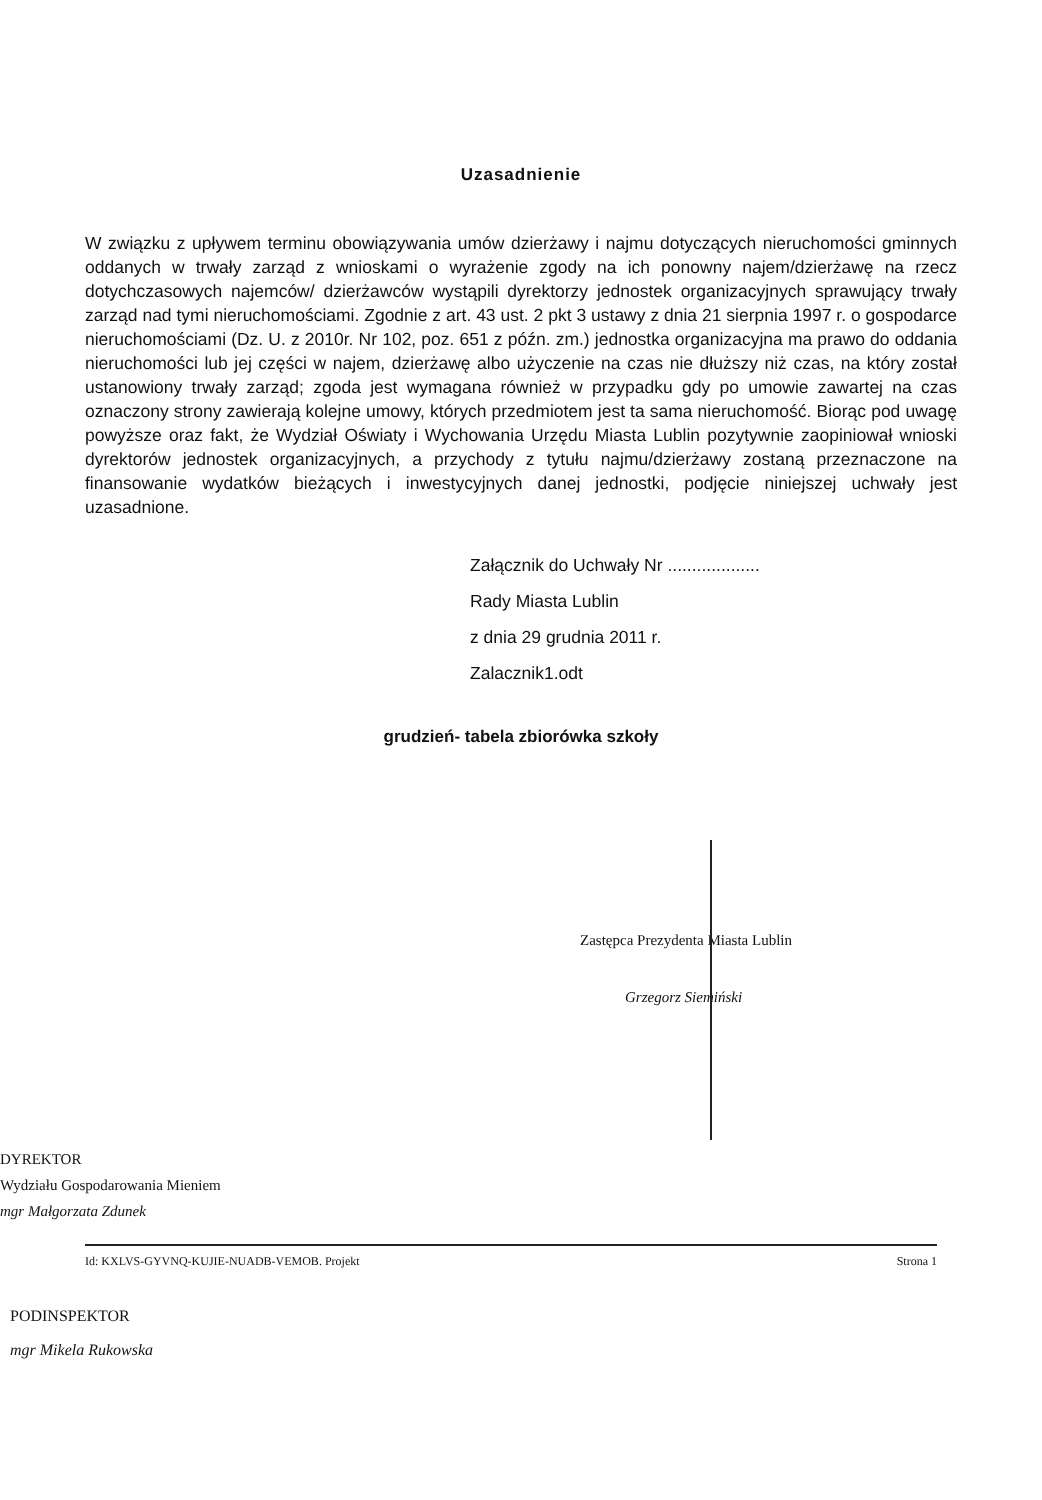Uzasadnienie
W związku z upływem terminu obowiązywania umów dzierżawy i najmu dotyczących nieruchomości gminnych oddanych w trwały zarząd z wnioskami o wyrażenie zgody na ich ponowny najem/dzierżawę na rzecz dotychczasowych najemców/ dzierżawców wystąpili dyrektorzy jednostek organizacyjnych sprawujący trwały zarząd nad tymi nieruchomościami. Zgodnie z art. 43 ust. 2 pkt 3 ustawy z dnia 21 sierpnia 1997 r. o gospodarce nieruchomościami (Dz. U. z 2010r. Nr 102, poz. 651 z późn. zm.) jednostka organizacyjna ma prawo do oddania nieruchomości lub jej części w najem, dzierżawę albo użyczenie na czas nie dłuższy niż czas, na który został ustanowiony trwały zarząd; zgoda jest wymagana również w przypadku gdy po umowie zawartej na czas oznaczony strony zawierają kolejne umowy, których przedmiotem jest ta sama nieruchomość. Biorąc pod uwagę powyższe oraz fakt, że Wydział Oświaty i Wychowania Urzędu Miasta Lublin pozytywnie zaopiniował wnioski dyrektorów jednostek organizacyjnych, a przychody z tytułu najmu/dzierżawy zostaną przeznaczone na finansowanie wydatków bieżących i inwestycyjnych danej jednostki, podjęcie niniejszej uchwały jest uzasadnione.
Załącznik do Uchwały Nr ...................
Rady Miasta Lublin
z dnia 29 grudnia 2011 r.
Zalacznik1.odt
grudzień- tabela zbiorówka szkoły
Zastępca Prezydenta Miasta Lublin
Grzegorz Siemiński
DYREKTOR
Wydziału Gospodarowania Mieniem
mgr Małgorzata Zdunek
Id: KXLVS-GYVNQ-KUJIE-NUADB-VEMOB. Projekt Strona 1
PODINSPEKTOR
mgr Mikela Rukowska